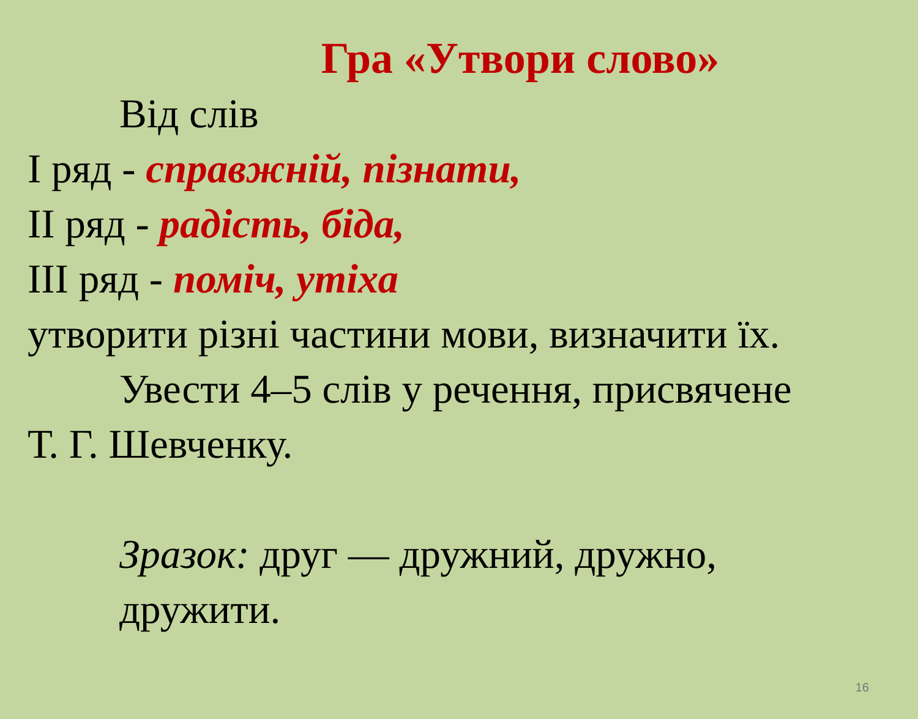Гра «Утвори слово»
Від слів
І ряд - справжній, пізнати,
ІІ ряд - радість, біда,
ІІІ ряд - поміч, утіха
утворити різні частини мови, визначити їх.
Увести 4–5 слів у речення, присвячене
Т. Г. Шевченку.
Зразок: друг — дружний, дружно,
дружити.
16